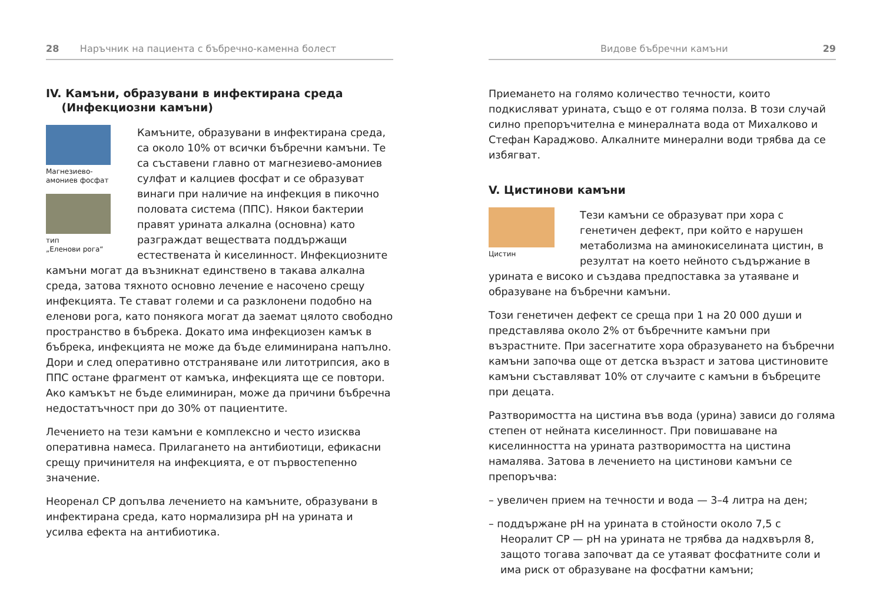28 Наръчник на пациента с бъбречно-каменна болест
IV. Камъни, образувани в инфектирана среда
(Инфекциозни камъни)
Магнезиево-
амониев фосфат
тип
„Еленови рога“
Камъните, образувани в инфектирана среда, са около 10% от всички бъбречни камъни. Те са съставени главно от магнезиево-амониев сулфат и калциев фосфат и се образуват винаги при наличие на инфекция в пикочно половата система (ППС). Някои бактерии правят урината алкална (основна) като разграждат веществата поддържащи естествената ѝ киселинност. Инфекциозните камъни могат да възникнат единствено в такава алкална среда, затова тяхното основно лечение е насочено срещу инфекцията. Те стават големи и са разклонени подобно на еленови рога, като понякога могат да заемат цялото свободно пространство в бъбрека. Докато има инфекциозен камък в бъбрека, инфекцията не може да бъде елиминирана напълно. Дори и след оперативно отстраняване или литотрипсия, ако в ППС остане фрагмент от камъка, инфекцията ще се повтори. Ако камъкът не бъде елиминиран, може да причини бъбречна недостатъчност при до 30% от пациентите.
Лечението на тези камъни е комплексно и често изисква оперативна намеса. Прилагането на антибиотици, ефикасни срещу причинителя на инфекцията, е от първостепенно значение.
Неоренал СР допълва лечението на камъните, образувани в инфектирана среда, като нормализира pH на урината и усилва ефекта на антибиотика.
Видове бъбречни камъни 29
Приемането на голямо количество течности, които подкисляват урината, също е от голяма полза. В този случай силно препоръчителна е минералната вода от Михалково и Стефан Караджово. Алкалните минерални води трябва да се избягват.
V. Цистинови камъни
Цистин
Тези камъни се образуват при хора с генетичен дефект, при който е нарушен метаболизма на аминокиселината цистин, в резултат на което нейното съдържание в урината е високо и създава предпоставка за утаяване и образуване на бъбречни камъни.
Този генетичен дефект се среща при 1 на 20 000 души и представлява около 2% от бъбречните камъни при възрастните. При засегнатите хора образуването на бъбречни камъни започва още от детска възраст и затова цистиновите камъни съставляват 10% от случаите с камъни в бъбреците при децата.
Разтворимостта на цистина във вода (урина) зависи до голяма степен от нейната киселинност. При повишаване на киселинността на урината разтворимостта на цистина намалява. Затова в лечението на цистинови камъни се препоръчва:
– увеличен прием на течности и вода — 3–4 литра на ден;
– поддържане pH на урината в стойности около 7,5 с Неоралит СР — pH на урината не трябва да надхвърля 8, защото тогава започват да се утаяват фосфатните соли и има риск от образуване на фосфатни камъни;